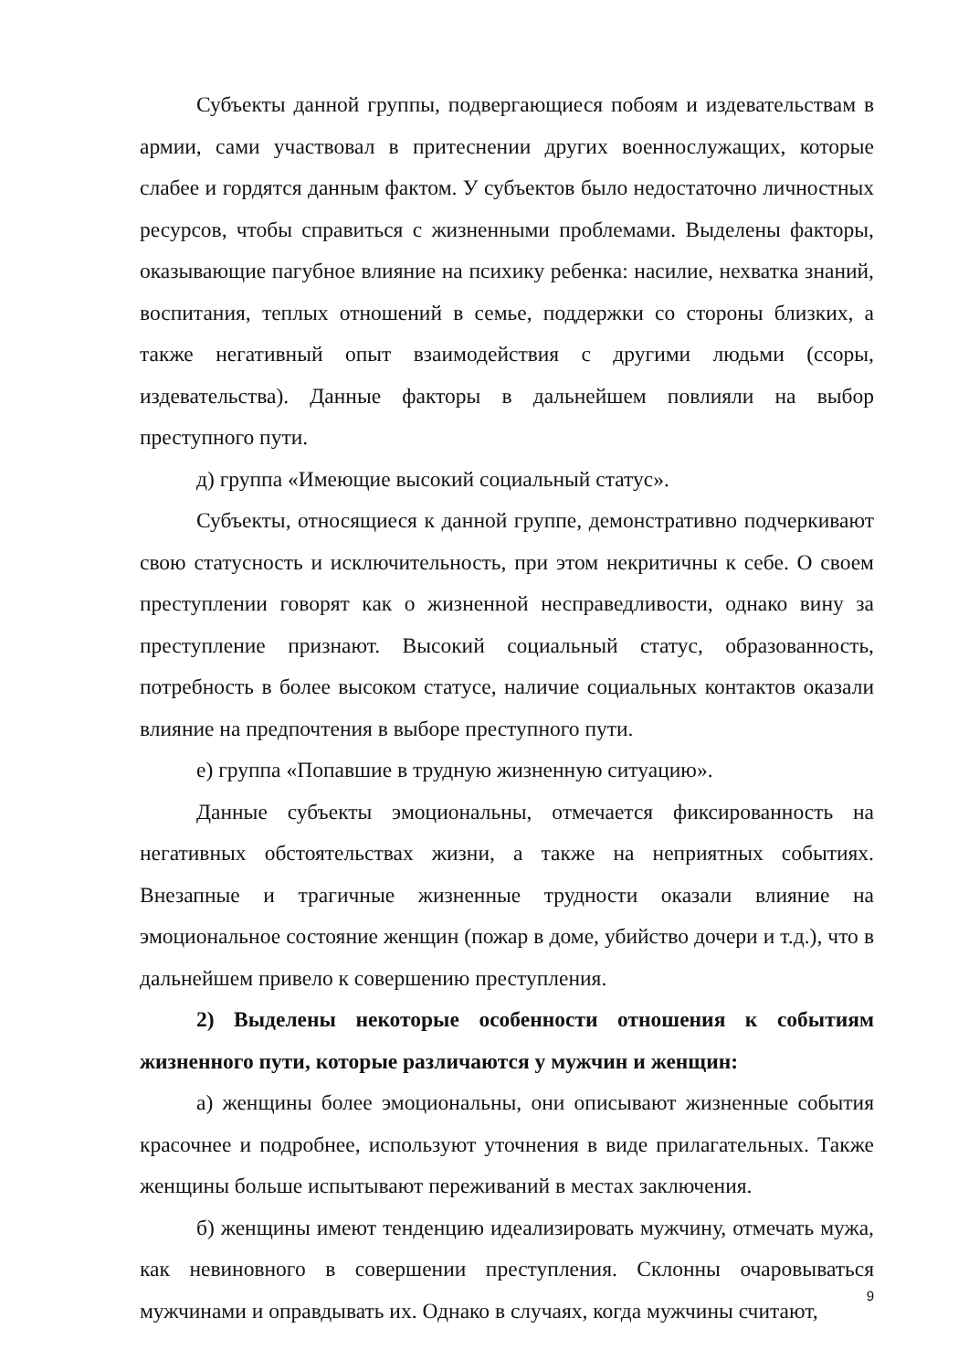Субъекты данной группы, подвергающиеся побоям и издевательствам в армии, сами участвовал в притеснении других военнослужащих, которые слабее и гордятся данным фактом. У субъектов было недостаточно личностных ресурсов, чтобы справиться с жизненными проблемами. Выделены факторы, оказывающие пагубное влияние на психику ребенка: насилие, нехватка знаний, воспитания, теплых отношений в семье, поддержки со стороны близких, а также негативный опыт взаимодействия с другими людьми (ссоры, издевательства). Данные факторы в дальнейшем повлияли на выбор преступного пути.
д) группа «Имеющие высокий социальный статус».
Субъекты, относящиеся к данной группе, демонстративно подчеркивают свою статусность и исключительность, при этом некритичны к себе. О своем преступлении говорят как о жизненной несправедливости, однако вину за преступление признают. Высокий социальный статус, образованность, потребность в более высоком статусе, наличие социальных контактов оказали влияние на предпочтения в выборе преступного пути.
е) группа «Попавшие в трудную жизненную ситуацию».
Данные субъекты эмоциональны, отмечается фиксированность на негативных обстоятельствах жизни, а также на неприятных событиях. Внезапные и трагичные жизненные трудности оказали влияние на эмоциональное состояние женщин (пожар в доме, убийство дочери и т.д.), что в дальнейшем привело к совершению преступления.
2) Выделены некоторые особенности отношения к событиям жизненного пути, которые различаются у мужчин и женщин:
а) женщины более эмоциональны, они описывают жизненные события красочнее и подробнее, используют уточнения в виде прилагательных. Также женщины больше испытывают переживаний в местах заключения.
б) женщины имеют тенденцию идеализировать мужчину, отмечать мужа, как невиновного в совершении преступления. Склонны очаровываться мужчинами и оправдывать их. Однако в случаях, когда мужчины считают,
9